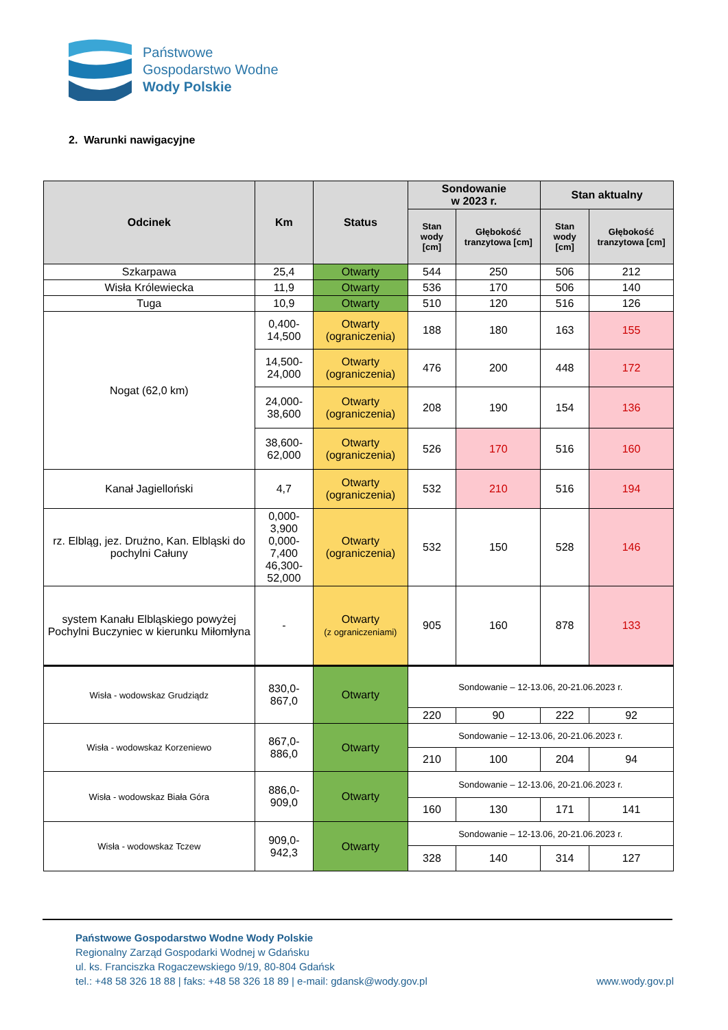Państwowe
Gospodarstwo Wodne
Wody Polskie
2. Warunki nawigacyjne
| Odcinek | Km | Status | Sondowanie w 2023 r. | | Stan aktualny | |
| --- | --- | --- | --- | --- | --- | --- |
| | | | Stan wody [cm] | Głębokość tranzytowa [cm] | Stan wody [cm] | Głębokość tranzytowa [cm] |
| Szkarpawa | 25,4 | Otwarty | 544 | 250 | 506 | 212 |
| Wisła Królewiecka | 11,9 | Otwarty | 536 | 170 | 506 | 140 |
| Tuga | 10,9 | Otwarty | 510 | 120 | 516 | 126 |
| Nogat (62,0 km) | 0,400-14,500 | Otwarty (ograniczenia) | 188 | 180 | 163 | 155 |
| | 14,500-24,000 | Otwarty (ograniczenia) | 476 | 200 | 448 | 172 |
| | 24,000-38,600 | Otwarty (ograniczenia) | 208 | 190 | 154 | 136 |
| | 38,600-62,000 | Otwarty (ograniczenia) | 526 | 170 | 516 | 160 |
| Kanał Jagielloński | 4,7 | Otwarty (ograniczenia) | 532 | 210 | 516 | 194 |
| rz. Elbląg, jez. Drużno, Kan. Elbląski do pochylni Całuny | 0,000-3,900 0,000-7,400 46,300-52,000 | Otwarty (ograniczenia) | 532 | 150 | 528 | 146 |
| system Kanału Elbląskiego powyżej Pochylni Buczyniec w kierunku Miłomłyna | - | Otwarty (z ograniczeniami) | 905 | 160 | 878 | 133 |
| Wisła - wodowskaz Grudziądz | 830,0-867,0 | Otwarty | Sondowanie – 12-13.06, 20-21.06.2023 r. | | | |
| | | | 220 | 90 | 222 | 92 |
| Wisła - wodowskaz Korzeniewo | 867,0-886,0 | Otwarty | Sondowanie – 12-13.06, 20-21.06.2023 r. | | | |
| | | | 210 | 100 | 204 | 94 |
| Wisła - wodowskaz Biała Góra | 886,0-909,0 | Otwarty | Sondowanie – 12-13.06, 20-21.06.2023 r. | | | |
| | | | 160 | 130 | 171 | 141 |
| Wisła - wodowskaz Tczew | 909,0-942,3 | Otwarty | Sondowanie – 12-13.06, 20-21.06.2023 r. | | | |
| | | | 328 | 140 | 314 | 127 |
Państwowe Gospodarstwo Wodne Wody Polskie
Regionalny Zarząd Gospodarki Wodnej w Gdańsku
ul. ks. Franciszka Rogaczewskiego 9/19, 80-804 Gdańsk
tel.: +48 58 326 18 88 | faks: +48 58 326 18 89 | e-mail: gdansk@wody.gov.pl www.wody.gov.pl